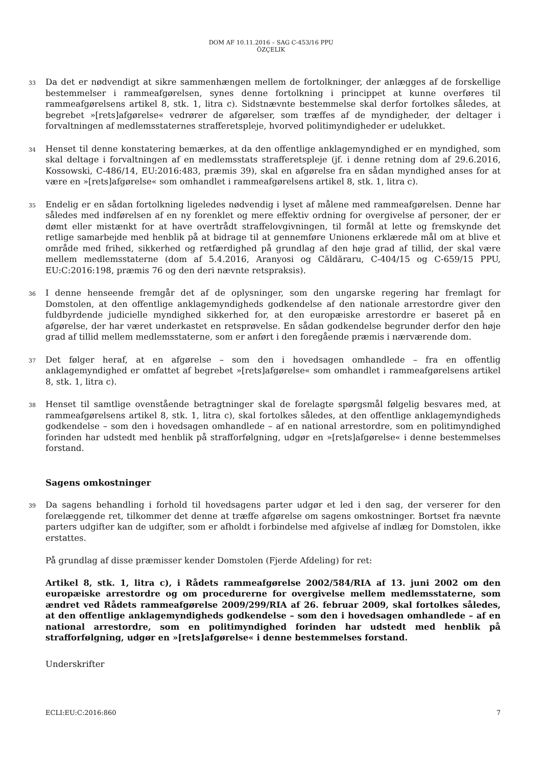DOM AF 10.11.2016 – SAG C-453/16 PPU
ÖZÇELIK
33
Da det er nødvendigt at sikre sammenhængen mellem de fortolkninger, der anlægges af de forskellige bestemmelser i rammeafgørelsen, synes denne fortolkning i princippet at kunne overføres til rammeafgørelsens artikel 8, stk. 1, litra c). Sidstnævnte bestemmelse skal derfor fortolkes således, at begrebet »[rets]afgørelse« vedrører de afgørelser, som træffes af de myndigheder, der deltager i forvaltningen af medlemsstaternes strafferetspleje, hvorved politimyndigheder er udelukket.
34
Henset til denne konstatering bemærkes, at da den offentlige anklagemyndighed er en myndighed, som skal deltage i forvaltningen af en medlemsstats strafferetspleje (jf. i denne retning dom af 29.6.2016, Kossowski, C-486/14, EU:2016:483, præmis 39), skal en afgørelse fra en sådan myndighed anses for at være en »[rets]afgørelse« som omhandlet i rammeafgørelsens artikel 8, stk. 1, litra c).
35
Endelig er en sådan fortolkning ligeledes nødvendig i lyset af målene med rammeafgørelsen. Denne har således med indførelsen af en ny forenklet og mere effektiv ordning for overgivelse af personer, der er dømt eller mistænkt for at have overtrådt straffelovgivningen, til formål at lette og fremskynde det retlige samarbejde med henblik på at bidrage til at gennemføre Unionens erklærede mål om at blive et område med frihed, sikkerhed og retfærdighed på grundlag af den høje grad af tillid, der skal være mellem medlemsstaterne (dom af 5.4.2016, Aranyosi og Căldăraru, C-404/15 og C-659/15 PPU, EU:C:2016:198, præmis 76 og den deri nævnte retspraksis).
36
I denne henseende fremgår det af de oplysninger, som den ungarske regering har fremlagt for Domstolen, at den offentlige anklagemyndigheds godkendelse af den nationale arrestordre giver den fuldbyrdende judicielle myndighed sikkerhed for, at den europæiske arrestordre er baseret på en afgørelse, der har været underkastet en retsprøvelse. En sådan godkendelse begrunder derfor den høje grad af tillid mellem medlemsstaterne, som er anført i den foregående præmis i nærværende dom.
37
Det følger heraf, at en afgørelse – som den i hovedsagen omhandlede – fra en offentlig anklagemyndighed er omfattet af begrebet »[rets]afgørelse« som omhandlet i rammeafgørelsens artikel 8, stk. 1, litra c).
38
Henset til samtlige ovenstående betragtninger skal de forelagte spørgsmål følgelig besvares med, at rammeafgørelsens artikel 8, stk. 1, litra c), skal fortolkes således, at den offentlige anklagemyndigheds godkendelse – som den i hovedsagen omhandlede – af en national arrestordre, som en politimyndighed forinden har udstedt med henblik på strafforfølgning, udgør en »[rets]afgørelse« i denne bestemmelses forstand.
Sagens omkostninger
39
Da sagens behandling i forhold til hovedsagens parter udgør et led i den sag, der verserer for den forelæggende ret, tilkommer det denne at træffe afgørelse om sagens omkostninger. Bortset fra nævnte parters udgifter kan de udgifter, som er afholdt i forbindelse med afgivelse af indlæg for Domstolen, ikke erstattes.
På grundlag af disse præmisser kender Domstolen (Fjerde Afdeling) for ret:
Artikel 8, stk. 1, litra c), i Rådets rammeafgørelse 2002/584/RIA af 13. juni 2002 om den europæiske arrestordre og om procedurerne for overgivelse mellem medlemsstaterne, som ændret ved Rådets rammeafgørelse 2009/299/RIA af 26. februar 2009, skal fortolkes således, at den offentlige anklagemyndigheds godkendelse – som den i hovedsagen omhandlede – af en national arrestordre, som en politimyndighed forinden har udstedt med henblik på strafforfølgning, udgør en »[rets]afgørelse« i denne bestemmelses forstand.
Underskrifter
ECLI:EU:C:2016:860 7